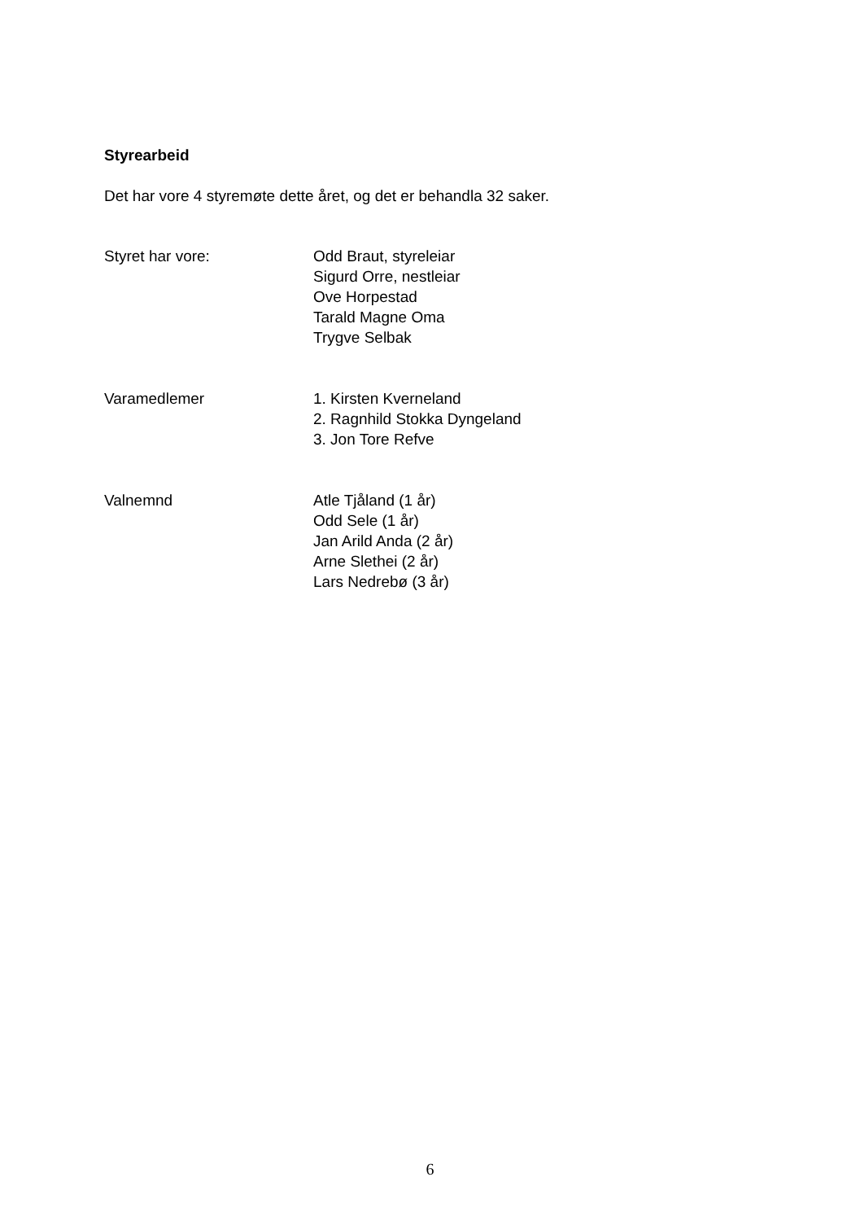Styrearbeid
Det har vore 4 styremøte dette året, og det er behandla 32 saker.
Styret har vore: Odd Braut, styreleiar
Sigurd Orre, nestleiar
Ove Horpestad
Tarald Magne Oma
Trygve Selbak
Varamedlemer 1. Kirsten Kverneland
2. Ragnhild Stokka Dyngeland
3. Jon Tore Refve
Valnemnd Atle Tjåland (1 år)
Odd Sele (1 år)
Jan Arild Anda (2 år)
Arne Slethei (2 år)
Lars Nedrebø (3 år)
6